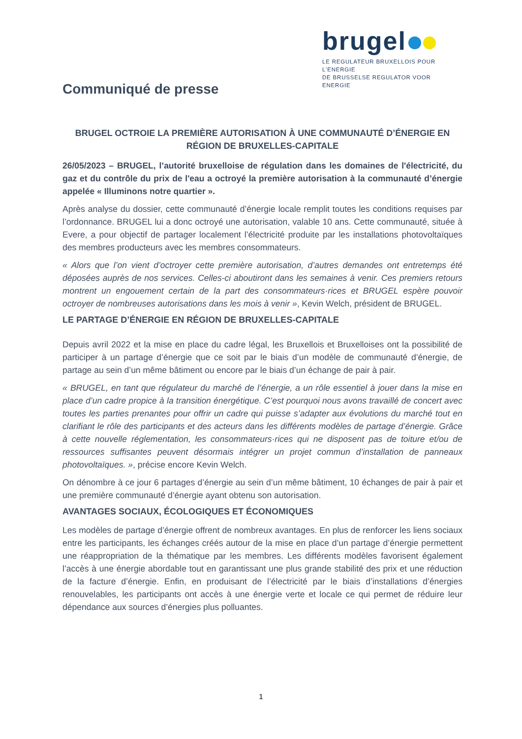brugel
LE REGULATEUR BRUXELLOIS POUR L'ENERGIE
DE BRUSSELSE REGULATOR VOOR ENERGIE
Communiqué de presse
BRUGEL OCTROIE LA PREMIÈRE AUTORISATION À UNE COMMUNAUTÉ D’ÉNERGIE EN RÉGION DE BRUXELLES-CAPITALE
26/05/2023 – BRUGEL, l’autorité bruxelloise de régulation dans les domaines de l'électricité, du gaz et du contrôle du prix de l'eau a octroyé la première autorisation à la communauté d’énergie appelée « Illuminons notre quartier ».
Après analyse du dossier, cette communauté d’énergie locale remplit toutes les conditions requises par l’ordonnance. BRUGEL lui a donc octroyé une autorisation, valable 10 ans. Cette communauté, située à Evere, a pour objectif de partager localement l’électricité produite par les installations photovoltaïques des membres producteurs avec les membres consommateurs.
« Alors que l’on vient d’octroyer cette première autorisation, d’autres demandes ont entretemps été déposées auprès de nos services. Celles-ci aboutiront dans les semaines à venir. Ces premiers retours montrent un engouement certain de la part des consommateurs·rices et BRUGEL espère pouvoir octroyer de nombreuses autorisations dans les mois à venir », Kevin Welch, président de BRUGEL.
LE PARTAGE D’ÉNERGIE EN RÉGION DE BRUXELLES-CAPITALE
Depuis avril 2022 et la mise en place du cadre légal, les Bruxellois et Bruxelloises ont la possibilité de participer à un partage d’énergie que ce soit par le biais d’un modèle de communauté d’énergie, de partage au sein d’un même bâtiment ou encore par le biais d’un échange de pair à pair.
« BRUGEL, en tant que régulateur du marché de l’énergie, a un rôle essentiel à jouer dans la mise en place d’un cadre propice à la transition énergétique. C’est pourquoi nous avons travaillé de concert avec toutes les parties prenantes pour offrir un cadre qui puisse s’adapter aux évolutions du marché tout en clarifiant le rôle des participants et des acteurs dans les différents modèles de partage d’énergie. Grâce à cette nouvelle réglementation, les consommateurs·rices qui ne disposent pas de toiture et/ou de ressources suffisantes peuvent désormais intégrer un projet commun d’installation de panneaux photovoltaïques. », précise encore Kevin Welch.
On dénombre à ce jour 6 partages d’énergie au sein d’un même bâtiment, 10 échanges de pair à pair et une première communauté d’énergie ayant obtenu son autorisation.
AVANTAGES SOCIAUX, ÉCOLOGIQUES ET ÉCONOMIQUES
Les modèles de partage d’énergie offrent de nombreux avantages. En plus de renforcer les liens sociaux entre les participants, les échanges créés autour de la mise en place d’un partage d’énergie permettent une réappropriation de la thématique par les membres. Les différents modèles favorisent également l’accès à une énergie abordable tout en garantissant une plus grande stabilité des prix et une réduction de la facture d’énergie. Enfin, en produisant de l’électricité par le biais d’installations d’énergies renouvelables, les participants ont accès à une énergie verte et locale ce qui permet de réduire leur dépendance aux sources d’énergies plus polluantes.
1